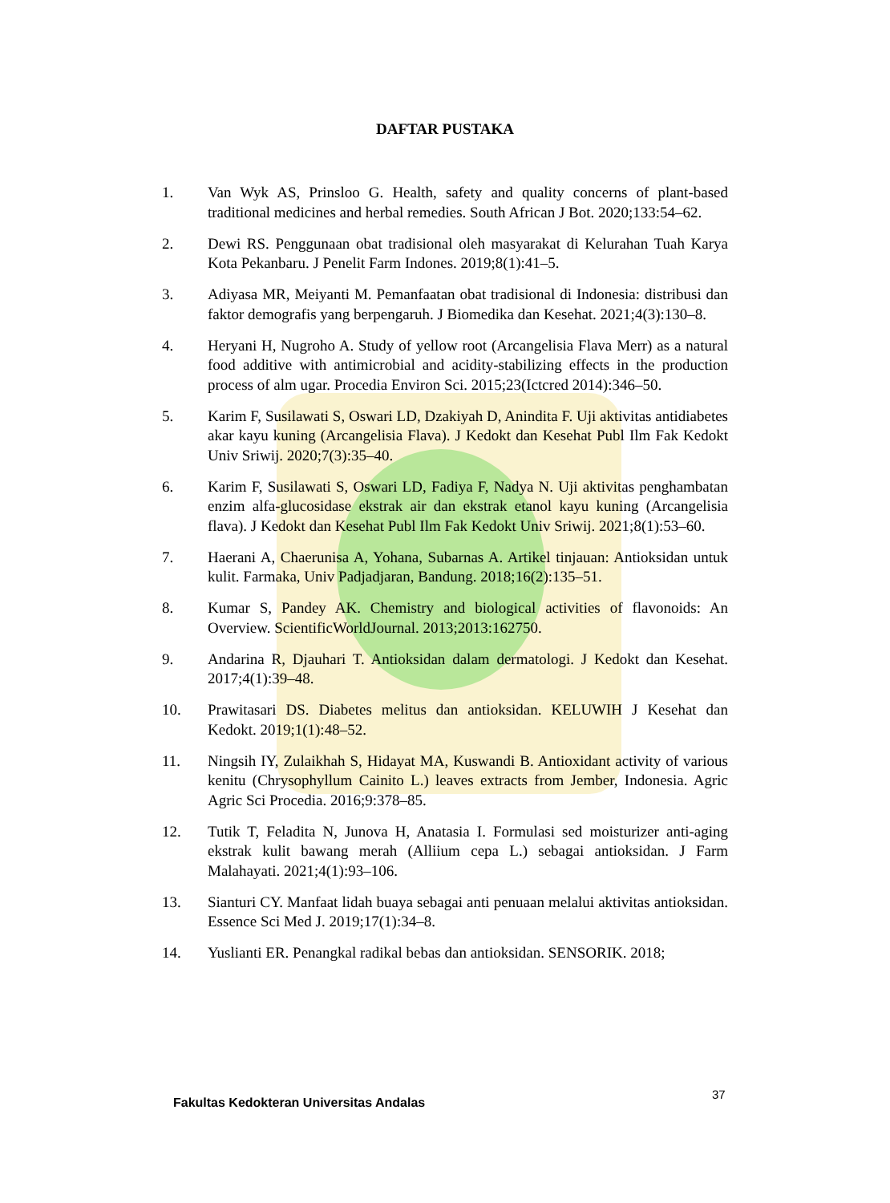DAFTAR PUSTAKA
1. Van Wyk AS, Prinsloo G. Health, safety and quality concerns of plant-based traditional medicines and herbal remedies. South African J Bot. 2020;133:54–62.
2. Dewi RS. Penggunaan obat tradisional oleh masyarakat di Kelurahan Tuah Karya Kota Pekanbaru. J Penelit Farm Indones. 2019;8(1):41–5.
3. Adiyasa MR, Meiyanti M. Pemanfaatan obat tradisional di Indonesia: distribusi dan faktor demografis yang berpengaruh. J Biomedika dan Kesehat. 2021;4(3):130–8.
4. Heryani H, Nugroho A. Study of yellow root (Arcangelisia Flava Merr) as a natural food additive with antimicrobial and acidity-stabilizing effects in the production process of alm ugar. Procedia Environ Sci. 2015;23(Ictcred 2014):346–50.
5. Karim F, Susilawati S, Oswari LD, Dzakiyah D, Anindita F. Uji aktivitas antidiabetes akar kayu kuning (Arcangelisia Flava). J Kedokt dan Kesehat Publ Ilm Fak Kedokt Univ Sriwij. 2020;7(3):35–40.
6. Karim F, Susilawati S, Oswari LD, Fadiya F, Nadya N. Uji aktivitas penghambatan enzim alfa-glucosidase ekstrak air dan ekstrak etanol kayu kuning (Arcangelisia flava). J Kedokt dan Kesehat Publ Ilm Fak Kedokt Univ Sriwij. 2021;8(1):53–60.
7. Haerani A, Chaerunisa A, Yohana, Subarnas A. Artikel tinjauan: Antioksidan untuk kulit. Farmaka, Univ Padjadjaran, Bandung. 2018;16(2):135–51.
8. Kumar S, Pandey AK. Chemistry and biological activities of flavonoids: An Overview. ScientificWorldJournal. 2013;2013:162750.
9. Andarina R, Djauhari T. Antioksidan dalam dermatologi. J Kedokt dan Kesehat. 2017;4(1):39–48.
10. Prawitasari DS. Diabetes melitus dan antioksidan. KELUWIH J Kesehat dan Kedokt. 2019;1(1):48–52.
11. Ningsih IY, Zulaikhah S, Hidayat MA, Kuswandi B. Antioxidant activity of various kenitu (Chrysophyllum Cainito L.) leaves extracts from Jember, Indonesia. Agric Agric Sci Procedia. 2016;9:378–85.
12. Tutik T, Feladita N, Junova H, Anatasia I. Formulasi sed moisturizer anti-aging ekstrak kulit bawang merah (Alliium cepa L.) sebagai antioksidan. J Farm Malahayati. 2021;4(1):93–106.
13. Sianturi CY. Manfaat lidah buaya sebagai anti penuaan melalui aktivitas antioksidan. Essence Sci Med J. 2019;17(1):34–8.
14. Yuslianti ER. Penangkal radikal bebas dan antioksidan. SENSORIK. 2018;
37
Fakultas Kedokteran Universitas Andalas